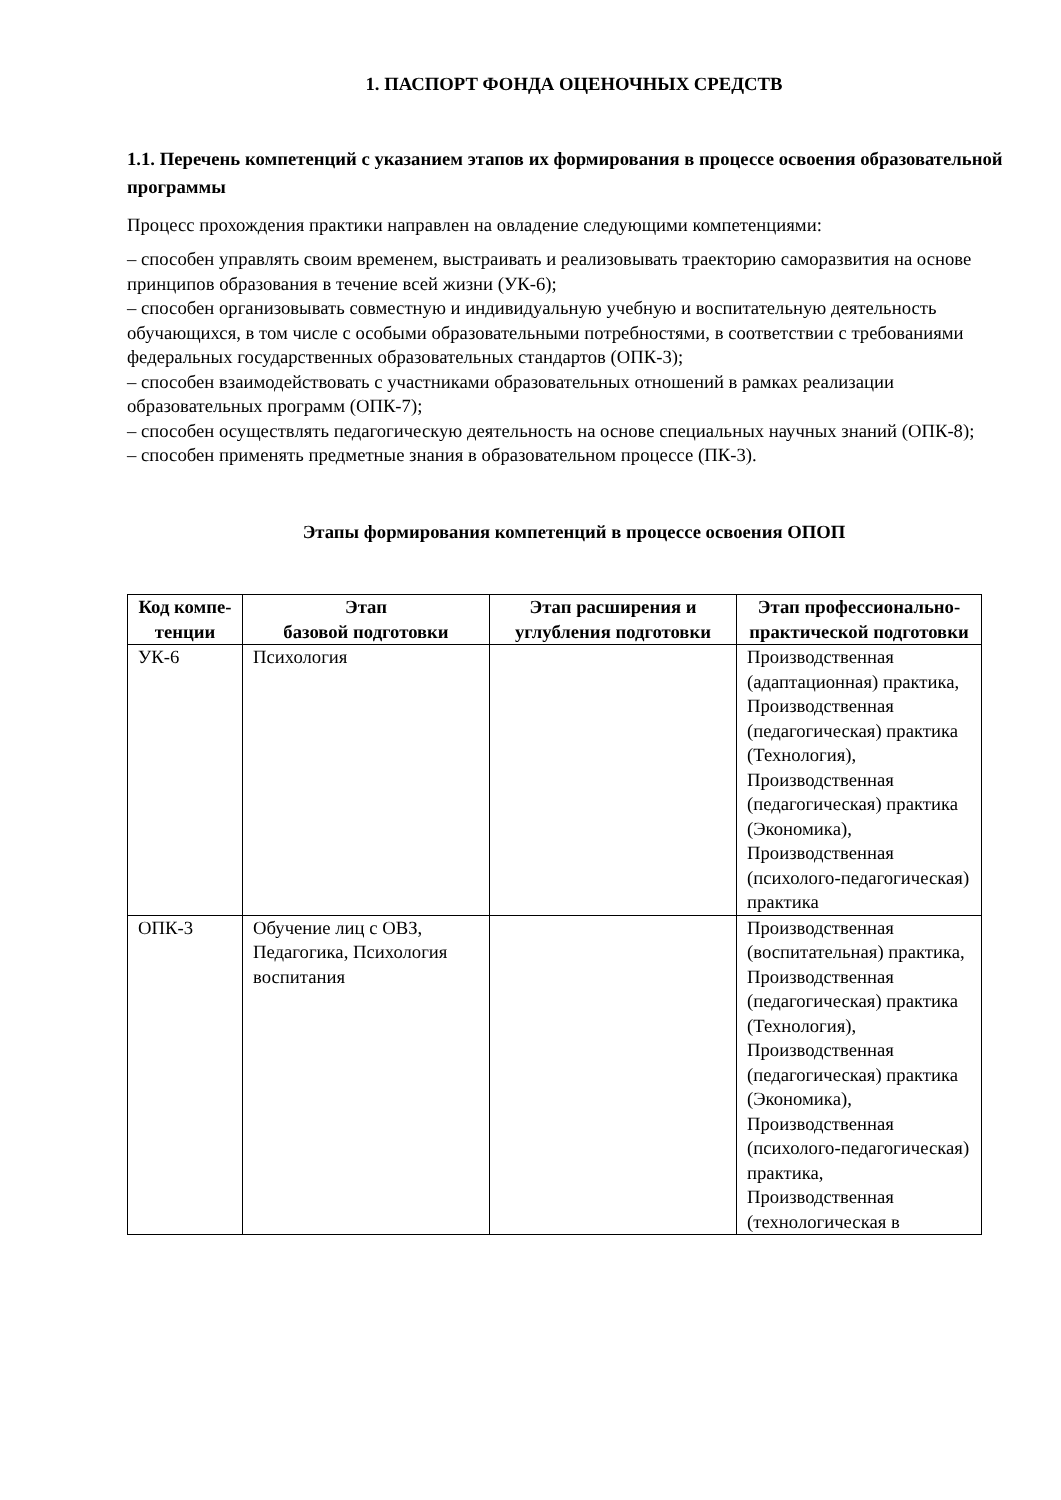1. ПАСПОРТ ФОНДА ОЦЕНОЧНЫХ СРЕДСТВ
1.1. Перечень компетенций с указанием этапов их формирования в процессе освоения образовательной программы
Процесс прохождения практики направлен на овладение следующими компетенциями:
– способен управлять своим временем, выстраивать и реализовывать траекторию саморазвития на основе принципов образования в течение всей жизни (УК-6);
– способен организовывать совместную и индивидуальную учебную и воспитательную деятельность обучающихся, в том числе с особыми образовательными потребностями, в соответствии с требованиями федеральных государственных образовательных стандартов (ОПК-3);
– способен взаимодействовать с участниками образовательных отношений в рамках реализации образовательных программ (ОПК-7);
– способен осуществлять педагогическую деятельность на основе специальных научных знаний (ОПК-8);
– способен применять предметные знания в образовательном процессе (ПК-3).
Этапы формирования компетенций в процессе освоения ОПОП
| Код компе-тенции | Этап базовой подготовки | Этап расширения и углубления подготовки | Этап профессионально-практической подготовки |
| --- | --- | --- | --- |
| УК-6 | Психология | | Производственная (адаптационная) практика, Производственная (педагогическая) практика (Технология), Производственная (педагогическая) практика (Экономика), Производственная (психолого-педагогическая) практика |
| ОПК-3 | Обучение лиц с ОВЗ, Педагогика, Психология воспитания | | Производственная (воспитательная) практика, Производственная (педагогическая) практика (Технология), Производственная (педагогическая) практика (Экономика), Производственная (психолого-педагогическая) практика, Производственная (технологическая в |